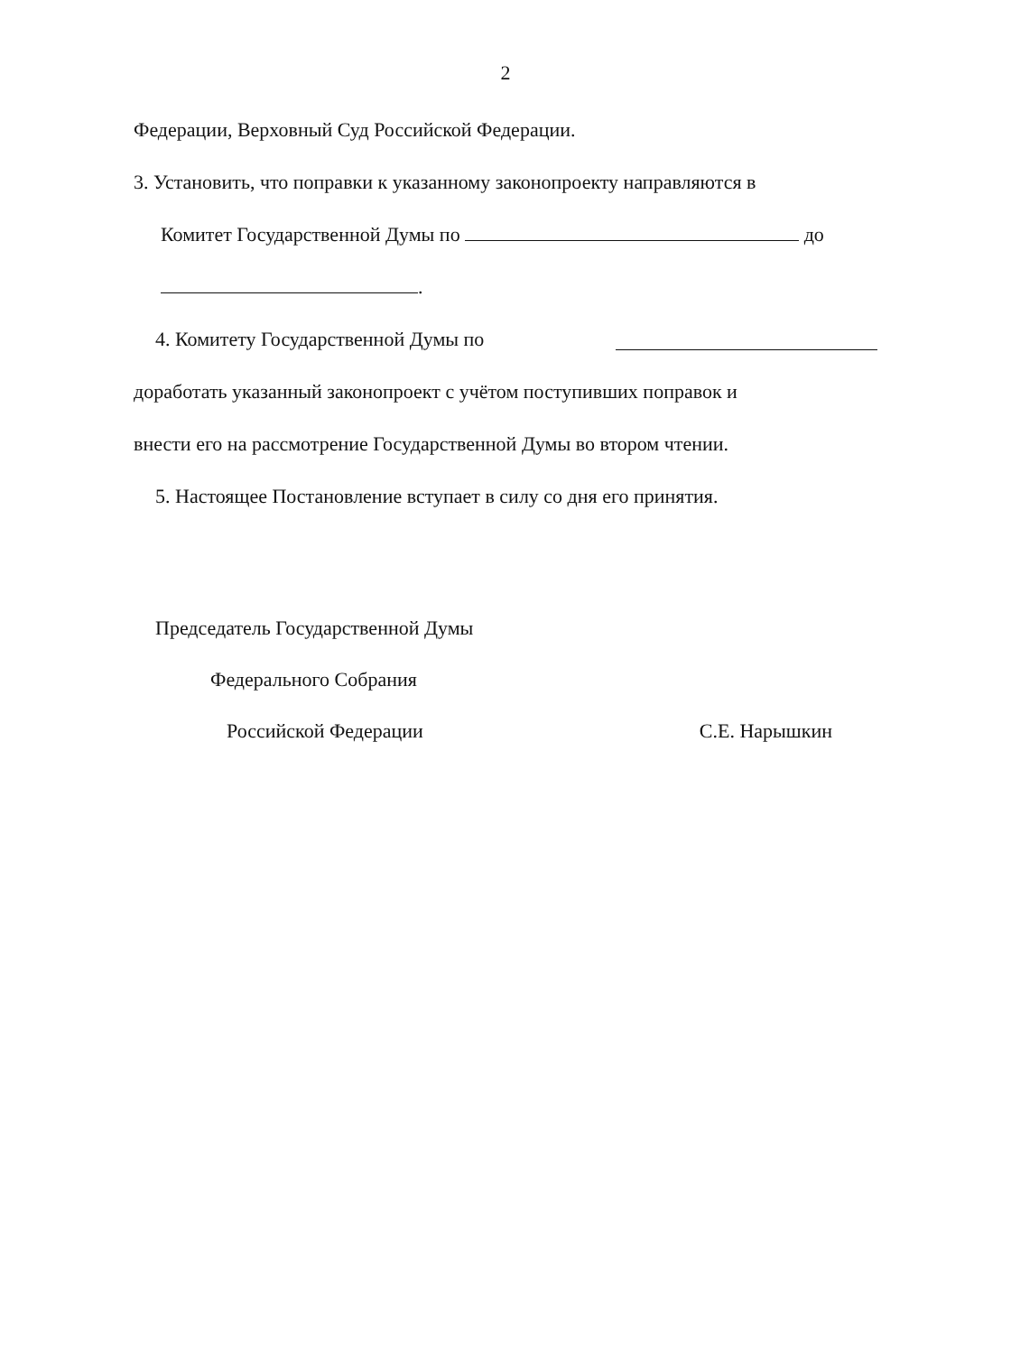2
Федерации, Верховный Суд Российской Федерации.
3. Установить, что поправки к указанному законопроекту направляются в
Комитет Государственной Думы по до
.
4. Комитету Государственной Думы по
доработать указанный законопроект с учётом поступивших поправок и
внести его на рассмотрение Государственной Думы во втором чтении.
5. Настоящее Постановление вступает в силу со дня его принятия.
Председатель Государственной Думы
Федерального Собрания
Российской Федерации С.Е. Нарышкин